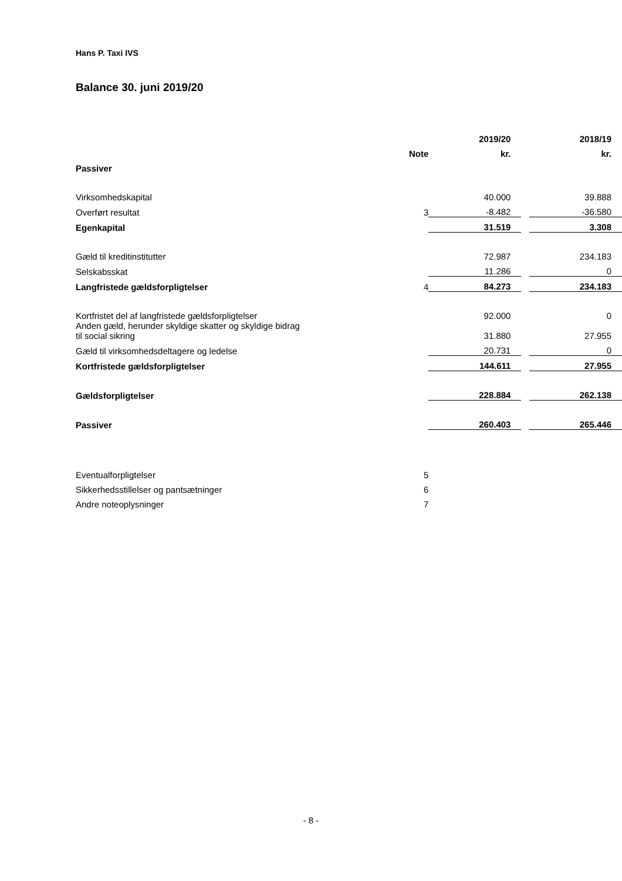Hans P. Taxi IVS
Balance 30. juni 2019/20
| | | 2019/20 | | 2018/19 |
| --- | --- | --- | --- | --- |
| | Note | kr. | | kr. |
| Passiver | | | | |
| Virksomhedskapital | | 40.000 | | 39.888 |
| Overført resultat | 3 | -8.482 | | -36.580 |
| Egenkapital | | 31.519 | | 3.308 |
| Gæld til kreditinstitutter | | 72.987 | | 234.183 |
| Selskabsskat | | 11.286 | | 0 |
| Langfristede gældsforpligtelser | 4 | 84.273 | | 234.183 |
| Kortfristet del af langfristede gældsforpligtelser | | 92.000 | | 0 |
| Anden gæld, herunder skyldige skatter og skyldige bidrag til social sikring | | 31.880 | | 27.955 |
| Gæld til virksomhedsdeltagere og ledelse | | 20.731 | | 0 |
| Kortfristede gældsforpligtelser | | 144.611 | | 27.955 |
| Gældsforpligtelser | | 228.884 | | 262.138 |
| Passiver | | 260.403 | | 265.446 |
| Eventualforpligtelser | 5 | | | |
| Sikkerhedsstillelser og pantsætninger | 6 | | | |
| Andre noteoplysninger | 7 | | | |
- 8 -